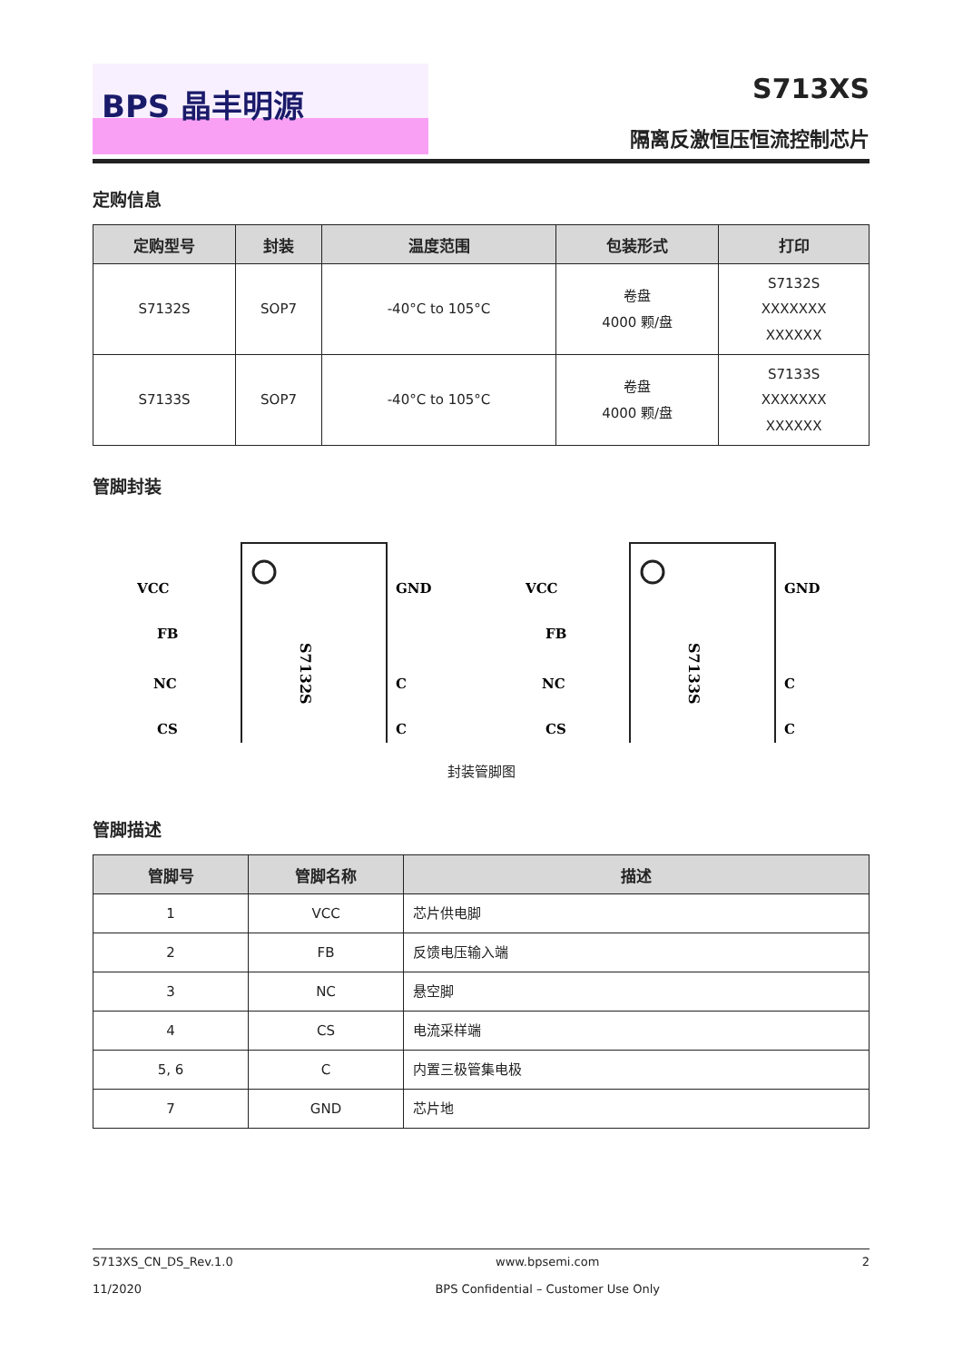BPS 晶丰明源 S713XS
隔离反激恒压恒流控制芯片
定购信息
| 定购型号 | 封装 | 温度范围 | 包装形式 | 打印 |
| --- | --- | --- | --- | --- |
| S7132S | SOP7 | -40°C to 105°C | 卷盘 4000 颗/盘 | S7132S XXXXXXX XXXXXX |
| S7133S | SOP7 | -40°C to 105°C | 卷盘 4000 颗/盘 | S7133S XXXXXXX XXXXXX |
管脚封装
VCC
FB
NC
CS
GND
C
C
S7132S
VCC
FB
NC
CS
GND
C
C
S7133S
封装管脚图
管脚描述
| 管脚号 | 管脚名称 | 描述 |
| --- | --- | --- |
| 1 | VCC | 芯片供电脚 |
| 2 | FB | 反馈电压输入端 |
| 3 | NC | 悬空脚 |
| 4 | CS | 电流采样端 |
| 5, 6 | C | 内置三极管集电极 |
| 7 | GND | 芯片地 |
S713XS_CN_DS_Rev.1.0
11/2020
www.bpsemi.com
BPS Confidential – Customer Use Only
2